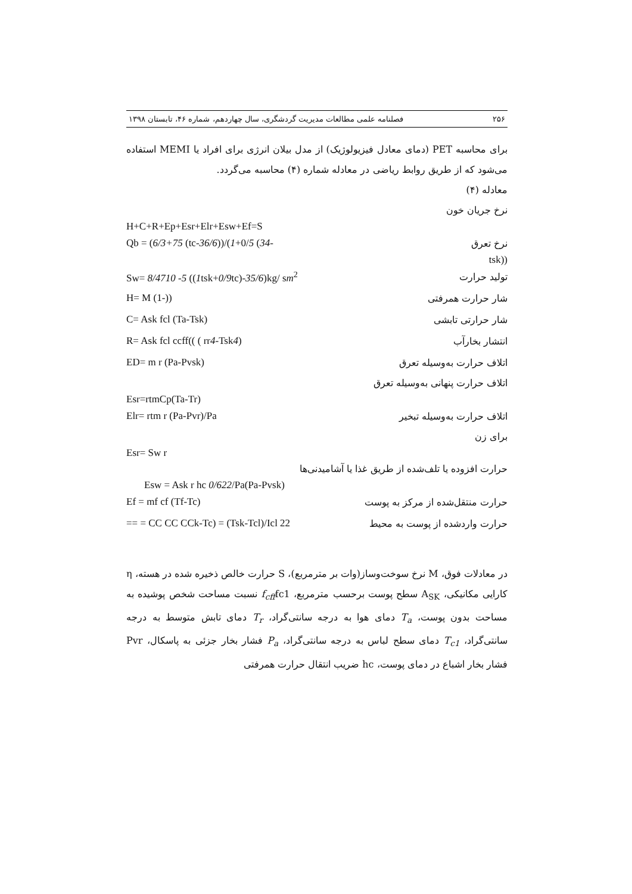۲۵۶ فصلنامه علمی مطالعات مدیریت گردشگری، سال چهاردهم، شماره ۴۶، تابستان ۱۳۹۸
برای محاسبه PET (دمای معادل فیزیولوژیک) از مدل بیلان انرژی برای افراد یا MEMI استفاده می‌شود که از طریق روابط ریاضی در معادله شماره (۴) محاسبه می‌گردد.
معادله (۴)
نرخ جریان خون
H+C+R+Ep+Esr+Elr+Esw+Ef=S
Qb = (6/3+75 (tc-36/6))/(1+0/5 (34- نرخ تعرق
tsk))
Sw= 8/4710 -5 ((1tsk+0/9tc)-35/6)kg/ sm<sup>2</sup> تولید حرارت
H= M (1-)) شار حرارت همرفتی
C= Ask fcl (Ta-Tsk) شار حرارتی تابشی
R= Ask fcl ccff(( ( rr4-Tsk4) انتشار بخارآب
ED= m r (Pa-Pvsk) اتلاف حرارت به‌وسیله تعرق
اتلاف حرارت پنهانی به‌وسیله تعرق
Esr=rtmCp(Ta-Tr)
Elr= rtm r (Pa-Pvr)/Pa اتلاف حرارت به‌وسیله تبخیر
برای زن
Esr= Sw r
حرارت افزوده یا تلف‌شده از طریق غذا یا آشامیدنی‌ها
Esw = Ask r hc 0/622/Pa(Pa-Pvsk)
Ef = mf cf (Tf-Tc) حرارت منتقل‌شده از مرکز به پوست
== = CC CC CCk-Tc) = (Tsk-Tcl)/Icl 22 حرارت واردشده از پوست به محیط
در معادلات فوق، M نرخ سوخت‌وساز(وات بر مترمربع)، S حرارت خالص ذخیره شده در هسته، η کارایی مکانیکی، A<sub>SK</sub> سطح پوست برحسب مترمربع، f<sub>cff</sub>fc1 نسبت مساحت شخص پوشیده به مساحت بدون پوست، T<sub>a</sub> دمای هوا به درجه سانتی‌گراد، T<sub>r</sub> دمای تابش متوسط به درجه سانتی‌گراد، T<sub>c1</sub> دمای سطح لباس به درجه سانتی‌گراد، P<sub>a</sub> فشار بخار جزئی به پاسکال، Pvr فشار بخار اشباع در دمای پوست، hc ضریب انتقال حرارت همرفتی